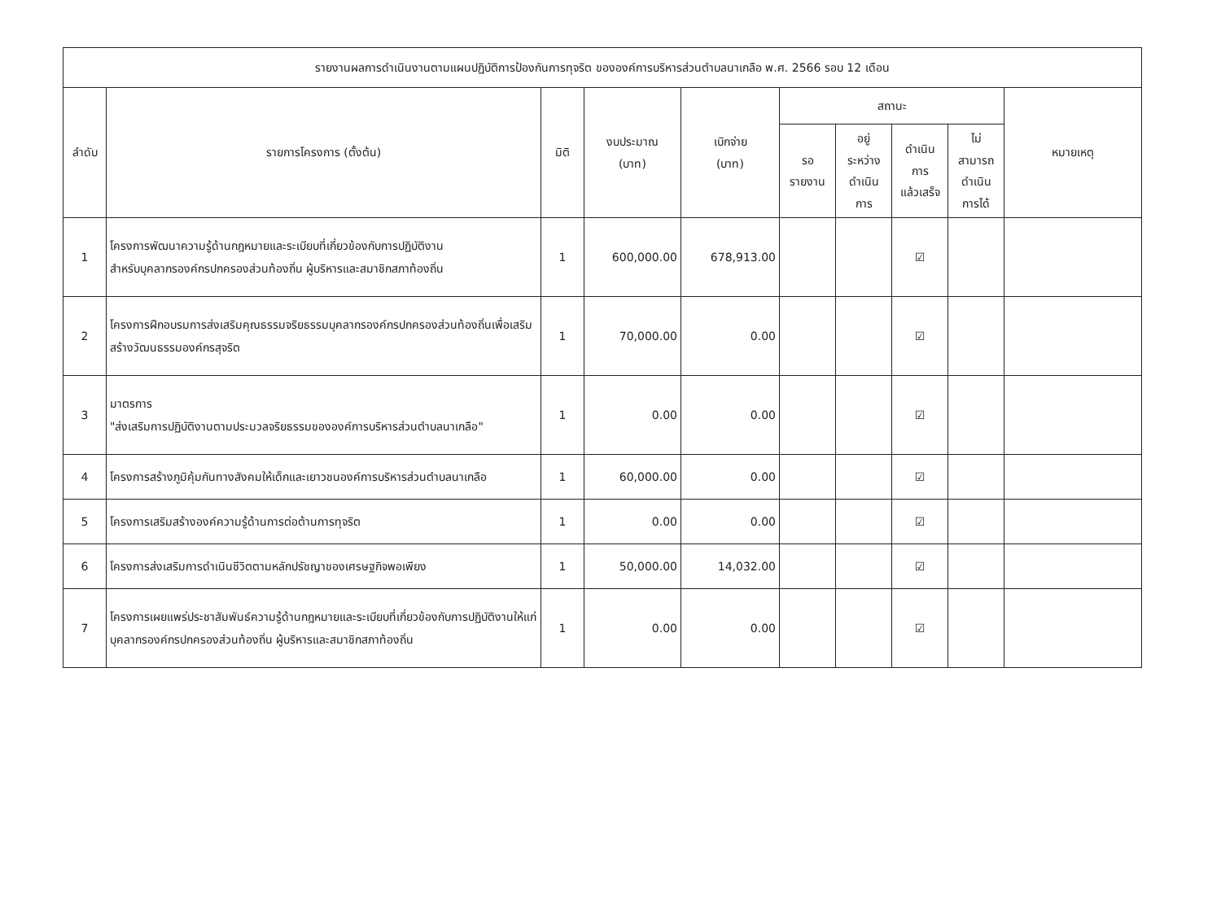| รายงานผลการดำเนินงานตามแผนปฏิบัติการป้องกันการทุจริต ขององค์การบริหารส่วนตำบลนาเกลือ พ.ศ. 2566 รอบ 12 เดือน | | | | | | | | | |
| --- | --- | --- | --- | --- | --- | --- | --- | --- | --- |
| ลำดับ | รายการโครงการ (ตั้งต้น) | มิติ | งบประมาณ (บาท) | เบิกจ่าย (บาท) | สถานะ | | | | หมายเหตุ |
| | | | | | รอ รายงาน | อยู่ ระหว่าง ดำเนิน การ | ดำเนิน การ แล้วเสร็จ | ไม่ สามารถ ดำเนิน การได้ | |
| 1 | โครงการพัฒนาความรู้ด้านกฎหมายและระเบียบที่เกี่ยวข้องกับการปฏิบัติงาน สำหรับบุคลากรองค์กรปกครองส่วนท้องถิ่น ผู้บริหารและสมาชิกสภาท้องถิ่น | 1 | 600,000.00 | 678,913.00 | | | ☑ | | |
| 2 | โครงการฝึกอบรมการส่งเสริมคุณธรรมจริยธรรมบุคลากรองค์กรปกครองส่วนท้องถิ่นเพื่อเสริมสร้างวัฒนธรรมองค์กรสุจริต | 1 | 70,000.00 | 0.00 | | | ☑ | | |
| 3 | มาตรการ "ส่งเสริมการปฏิบัติงานตามประมวลจริยธรรมขององค์การบริหารส่วนตำบลนาเกลือ" | 1 | 0.00 | 0.00 | | | ☑ | | |
| 4 | โครงการสร้างภูมิคุ้มกันทางสังคมให้เด็กและเยาวชนองค์การบริหารส่วนตำบลนาเกลือ | 1 | 60,000.00 | 0.00 | | | ☑ | | |
| 5 | โครงการเสริมสร้างองค์ความรู้ด้านการต่อต้านการทุจริต | 1 | 0.00 | 0.00 | | | ☑ | | |
| 6 | โครงการส่งเสริมการดำเนินชีวิตตามหลักปรัชญาของเศรษฐกิจพอเพียง | 1 | 50,000.00 | 14,032.00 | | | ☑ | | |
| 7 | โครงการเผยแพร่ประชาสัมพันธ์ความรู้ด้านกฎหมายและระเบียบที่เกี่ยวข้องกับการปฏิบัติงานให้แก่บุคลากรองค์กรปกครองส่วนท้องถิ่น ผู้บริหารและสมาชิกสภาท้องถิ่น | 1 | 0.00 | 0.00 | | | ☑ | | |